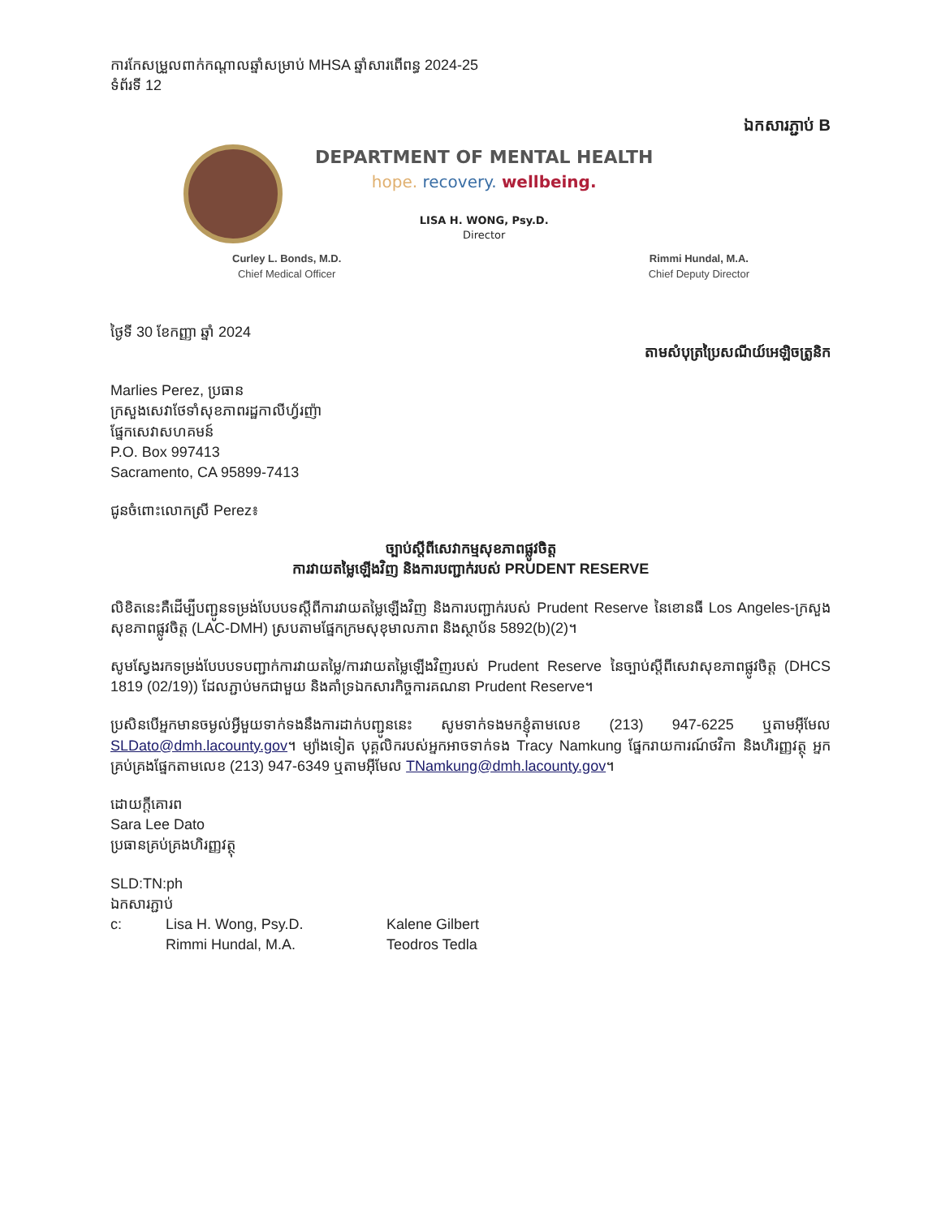ការកែសម្រួលពាក់កណ្តាលឆ្នាំសម្រាប់ MHSA ឆ្នាំសារពើពន្ធ 2024-25
ទំព័រទី 12
ឯកសារភ្ជាប់ B
DEPARTMENT OF MENTAL HEALTH
hope. recovery. wellbeing.
LISA H. WONG, Psy.D.
Director
Curley L. Bonds, M.D.
Chief Medical Officer
Rimmi Hundal, M.A.
Chief Deputy Director
ថ្ងៃទី 30 ខែកញ្ញា ឆ្នាំ 2024
តាមសំបុត្រប្រៃសណីយ៍អេឡិចត្រូនិក
Marlies Perez, ប្រធាន
ក្រសួងសេវាថែទាំសុខភាពរដ្ឋកាលីហ្វ័រញ៉ា
ផ្នែកសេវាសហគមន៍
P.O. Box 997413
Sacramento, CA 95899-7413
ជូនចំពោះលោកស្រី Perez៖
ច្បាប់ស្តីពីសេវាកម្មសុខភាពផ្លូវចិត្ត
ការវាយតម្លៃឡើងវិញ និងការបញ្ជាក់របស់ PRUDENT RESERVE
លិខិតនេះគឺដើម្បីបញ្ជូនទម្រង់បែបបទស្តីពីការវាយតម្លៃឡើងវិញ និងការបញ្ជាក់របស់ Prudent Reserve នៃខោនធី Los Angeles-ក្រសួងសុខភាពផ្លូវចិត្ត (LAC-DMH) ស្របតាមផ្នែកក្រមសុខុមាលភាព និងស្ថាប័ន 5892(b)(2)។
សូមស្វែងរកទម្រង់បែបបទបញ្ជាក់ការវាយតម្លៃ/ការវាយតម្លៃឡើងវិញរបស់ Prudent Reserve នៃច្បាប់ស្តីពីសេវាសុខភាពផ្លូវចិត្ត (DHCS 1819 (02/19)) ដែលភ្ជាប់មកជាមួយ និងគាំទ្រឯកសារកិច្ចការគណនា Prudent Reserve។
ប្រសិនបើអ្នកមានចម្ងល់អ្វីមួយទាក់ទងនឹងការដាក់បញ្ជូននេះ សូមទាក់ទងមកខ្ញុំតាមលេខ (213) 947-6225 ឬតាមអ៊ីមែល SLDato@dmh.lacounty.gov។ ម្យ៉ាងទៀត បុគ្គលិករបស់អ្នកអាចទាក់ទង Tracy Namkung ផ្នែករាយការណ៍ថវិកា និងហិរញ្ញវត្ថុ អ្នកគ្រប់គ្រងផ្នែកតាមលេខ (213) 947-6349 ឬតាមអ៊ីមែល TNamkung@dmh.lacounty.gov។
ដោយក្តីគោរព
Sara Lee Dato
ប្រធានគ្រប់គ្រងហិរញ្ញវត្ថុ
SLD:TN:ph
ឯកសារភ្ជាប់
| c: | Lisa H. Wong, Psy.D. | Kalene Gilbert |
| | Rimmi Hundal, M.A. | Teodros Tedla |